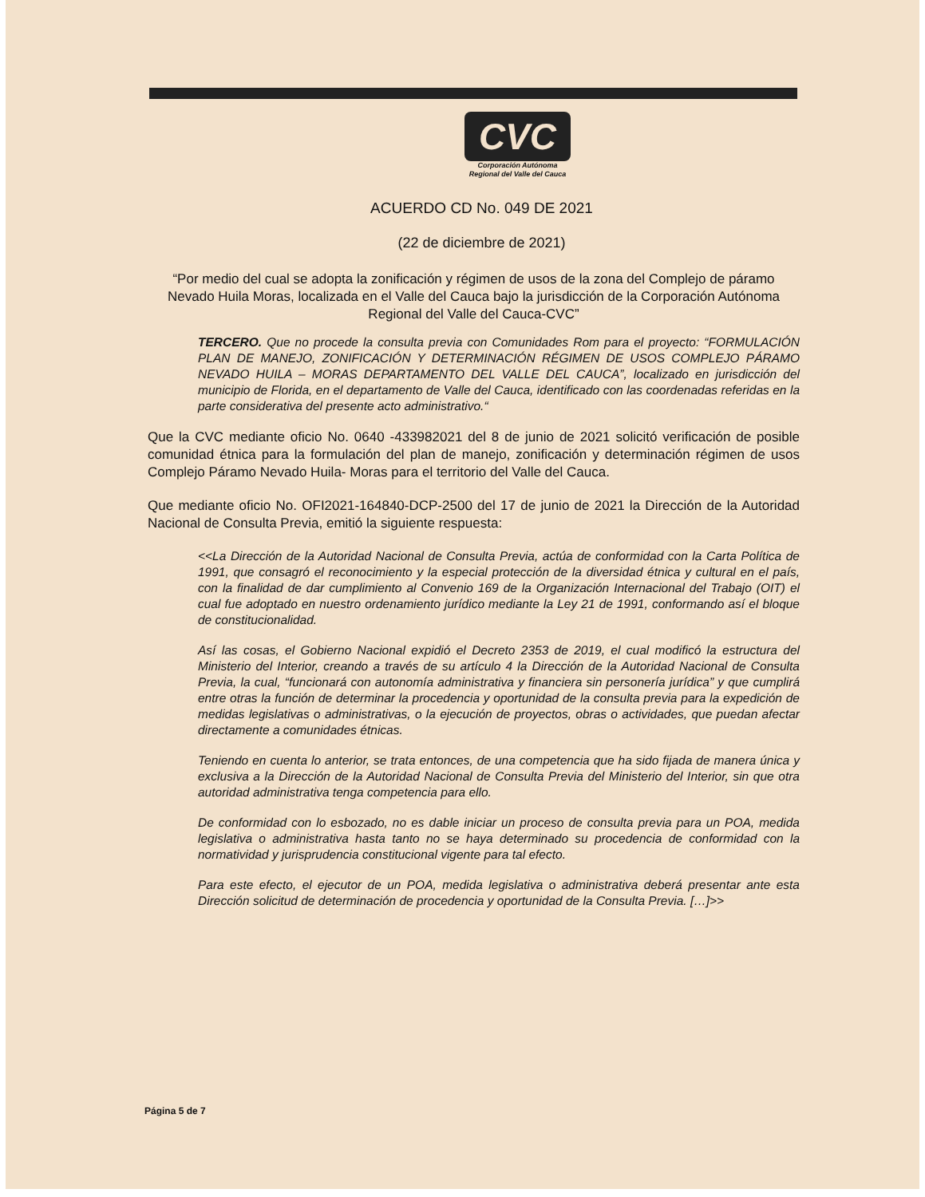CVC
Corporación Autónoma
Regional del Valle del Cauca
ACUERDO CD No. 049 DE 2021
(22 de diciembre de 2021)
“Por medio del cual se adopta la zonificación y régimen de usos de la zona del Complejo de páramo Nevado Huila Moras, localizada en el Valle del Cauca bajo la jurisdicción de la Corporación Autónoma Regional del Valle del Cauca-CVC”
TERCERO. Que no procede la consulta previa con Comunidades Rom para el proyecto: “FORMULACIÓN PLAN DE MANEJO, ZONIFICACIÓN Y DETERMINACIÓN RÉGIMEN DE USOS COMPLEJO PÁRAMO NEVADO HUILA – MORAS DEPARTAMENTO DEL VALLE DEL CAUCA”, localizado en jurisdicción del municipio de Florida, en el departamento de Valle del Cauca, identificado con las coordenadas referidas en la parte considerativa del presente acto administrativo.“
Que la CVC mediante oficio No. 0640 -433982021 del 8 de junio de 2021 solicitó verificación de posible comunidad étnica para la formulación del plan de manejo, zonificación y determinación régimen de usos Complejo Páramo Nevado Huila- Moras para el territorio del Valle del Cauca.
Que mediante oficio No. OFI2021-164840-DCP-2500 del 17 de junio de 2021 la Dirección de la Autoridad Nacional de Consulta Previa, emitió la siguiente respuesta:
<<La Dirección de la Autoridad Nacional de Consulta Previa, actúa de conformidad con la Carta Política de 1991, que consagró el reconocimiento y la especial protección de la diversidad étnica y cultural en el país, con la finalidad de dar cumplimiento al Convenio 169 de la Organización Internacional del Trabajo (OIT) el cual fue adoptado en nuestro ordenamiento jurídico mediante la Ley 21 de 1991, conformando así el bloque de constitucionalidad.
Así las cosas, el Gobierno Nacional expidió el Decreto 2353 de 2019, el cual modificó la estructura del Ministerio del Interior, creando a través de su artículo 4 la Dirección de la Autoridad Nacional de Consulta Previa, la cual, “funcionará con autonomía administrativa y financiera sin personería jurídica” y que cumplirá entre otras la función de determinar la procedencia y oportunidad de la consulta previa para la expedición de medidas legislativas o administrativas, o la ejecución de proyectos, obras o actividades, que puedan afectar directamente a comunidades étnicas.
Teniendo en cuenta lo anterior, se trata entonces, de una competencia que ha sido fijada de manera única y exclusiva a la Dirección de la Autoridad Nacional de Consulta Previa del Ministerio del Interior, sin que otra autoridad administrativa tenga competencia para ello.
De conformidad con lo esbozado, no es dable iniciar un proceso de consulta previa para un POA, medida legislativa o administrativa hasta tanto no se haya determinado su procedencia de conformidad con la normatividad y jurisprudencia constitucional vigente para tal efecto.
Para este efecto, el ejecutor de un POA, medida legislativa o administrativa deberá presentar ante esta Dirección solicitud de determinación de procedencia y oportunidad de la Consulta Previa. […]>>
Página 5 de 7